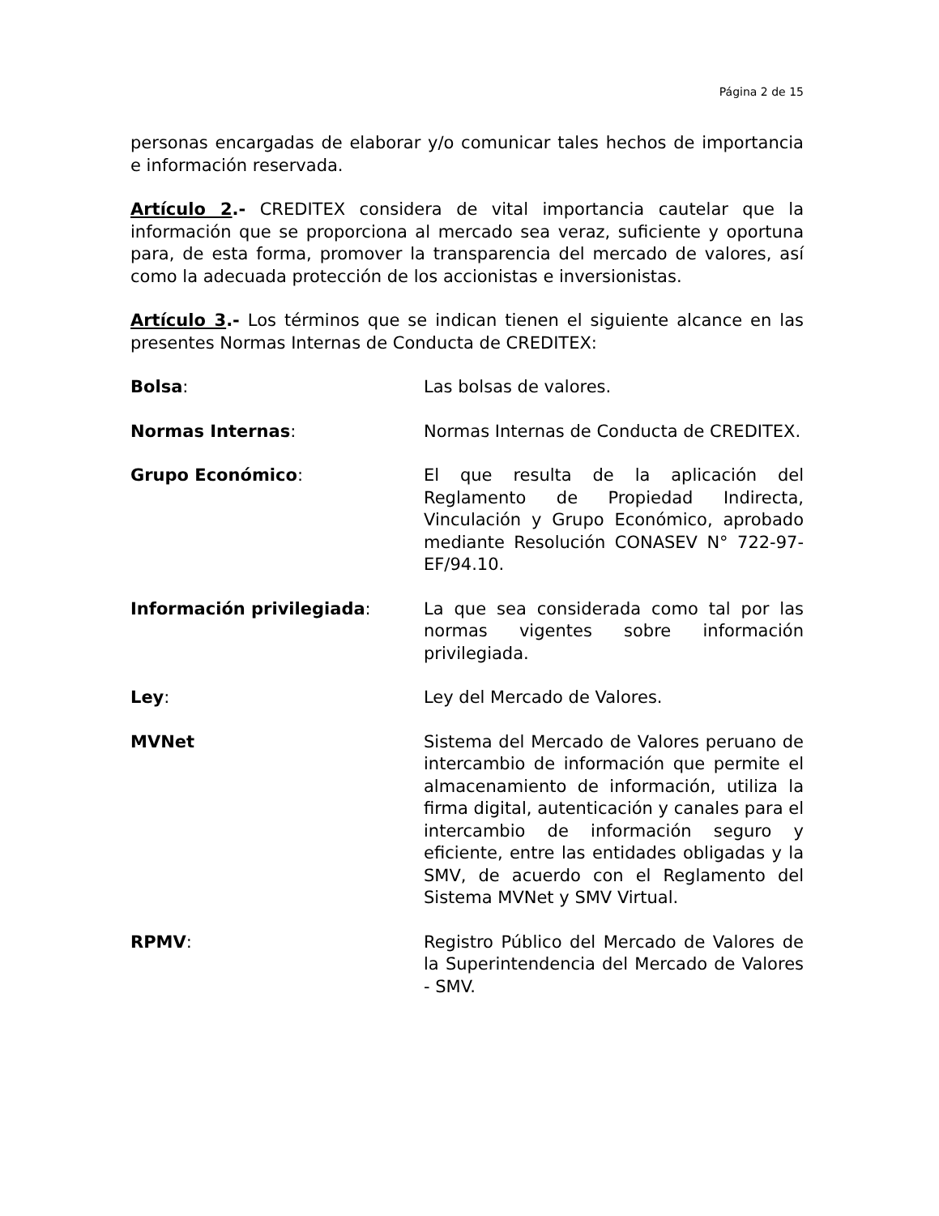Página 2 de 15
personas encargadas de elaborar y/o comunicar tales hechos de importancia e información reservada.
Artículo 2.- CREDITEX considera de vital importancia cautelar que la información que se proporciona al mercado sea veraz, suficiente y oportuna para, de esta forma, promover la transparencia del mercado de valores, así como la adecuada protección de los accionistas e inversionistas.
Artículo 3.- Los términos que se indican tienen el siguiente alcance en las presentes Normas Internas de Conducta de CREDITEX:
Bolsa: Las bolsas de valores.
Normas Internas: Normas Internas de Conducta de CREDITEX.
Grupo Económico: El que resulta de la aplicación del Reglamento de Propiedad Indirecta, Vinculación y Grupo Económico, aprobado mediante Resolución CONASEV N° 722-97-EF/94.10.
Información privilegiada: La que sea considerada como tal por las normas vigentes sobre información privilegiada.
Ley: Ley del Mercado de Valores.
MVNet Sistema del Mercado de Valores peruano de intercambio de información que permite el almacenamiento de información, utiliza la firma digital, autenticación y canales para el intercambio de información seguro y eficiente, entre las entidades obligadas y la SMV, de acuerdo con el Reglamento del Sistema MVNet y SMV Virtual.
RPMV: Registro Público del Mercado de Valores de la Superintendencia del Mercado de Valores - SMV.